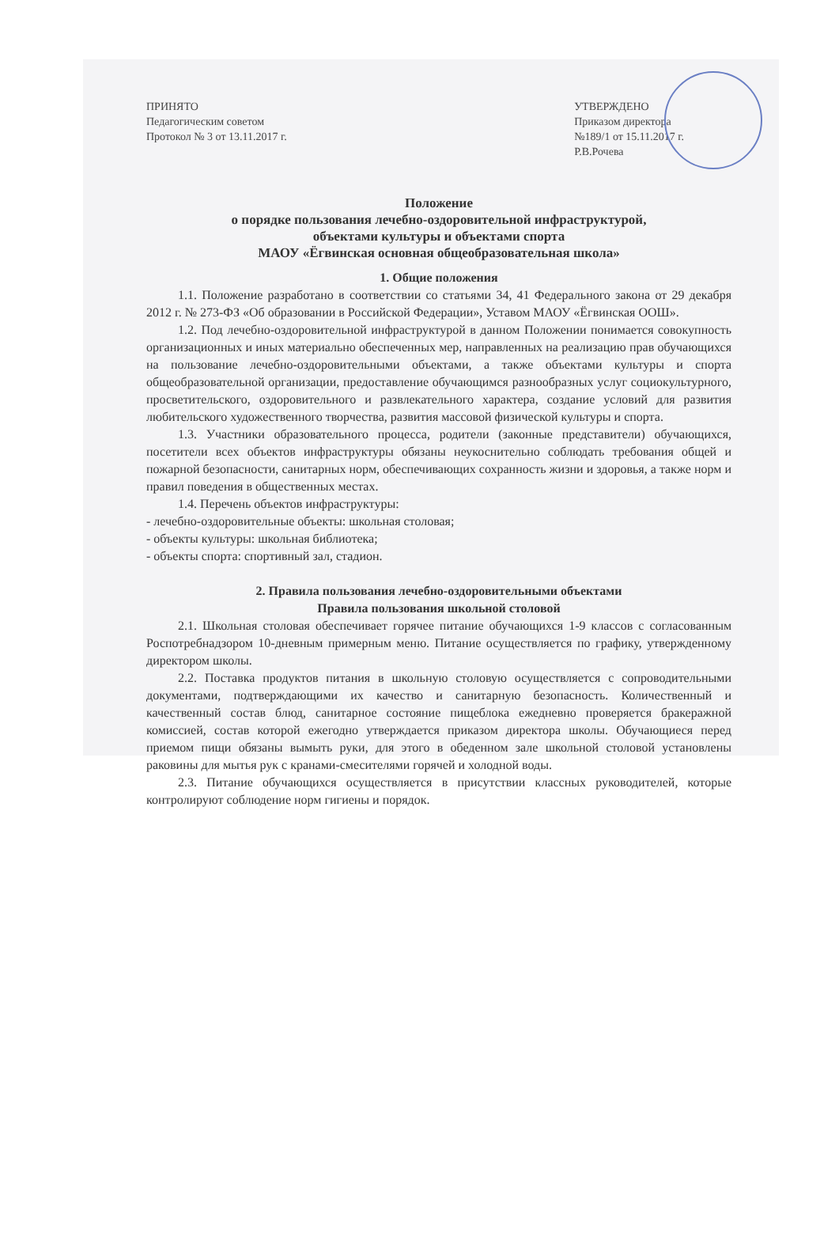ПРИНЯТО
Педагогическим советом
Протокол № 3 от 13.11.2017 г.
УТВЕРЖДЕНО
Приказом директора
№189/1 от 15.11.2017 г.
Р.В.Рочева
Положение
о порядке пользования лечебно-оздоровительной инфраструктурой,
объектами культуры и объектами спорта
МАОУ «Ёгвинская основная общеобразовательная школа»
1. Общие положения
1.1. Положение разработано в соответствии со статьями 34, 41 Федерального закона от 29 декабря 2012 г. № 273-ФЗ «Об образовании в Российской Федерации», Уставом МАОУ «Ёгвинская ООШ».
1.2. Под лечебно-оздоровительной инфраструктурой в данном Положении понимается совокупность организационных и иных материально обеспеченных мер, направленных на реализацию прав обучающихся на пользование лечебно-оздоровительными объектами, а также объектами культуры и спорта общеобразовательной организации, предоставление обучающимся разнообразных услуг социокультурного, просветительского, оздоровительного и развлекательного характера, создание условий для развития любительского художественного творчества, развития массовой физической культуры и спорта.
1.3. Участники образовательного процесса, родители (законные представители) обучающихся, посетители всех объектов инфраструктуры обязаны неукоснительно соблюдать требования общей и пожарной безопасности, санитарных норм, обеспечивающих сохранность жизни и здоровья, а также норм и правил поведения в общественных местах.
1.4. Перечень объектов инфраструктуры:
- лечебно-оздоровительные объекты: школьная столовая;
- объекты культуры: школьная библиотека;
- объекты спорта: спортивный зал, стадион.
2. Правила пользования лечебно-оздоровительными объектами
Правила пользования школьной столовой
2.1. Школьная столовая обеспечивает горячее питание обучающихся 1-9 классов с согласованным Роспотребнадзором 10-дневным примерным меню. Питание осуществляется по графику, утвержденному директором школы.
2.2. Поставка продуктов питания в школьную столовую осуществляется с сопроводительными документами, подтверждающими их качество и санитарную безопасность. Количественный и качественный состав блюд, санитарное состояние пищеблока ежедневно проверяется бракеражной комиссией, состав которой ежегодно утверждается приказом директора школы. Обучающиеся перед приемом пищи обязаны вымыть руки, для этого в обеденном зале школьной столовой установлены раковины для мытья рук с кранами-смесителями горячей и холодной воды.
2.3. Питание обучающихся осуществляется в присутствии классных руководителей, которые контролируют соблюдение норм гигиены и порядок.